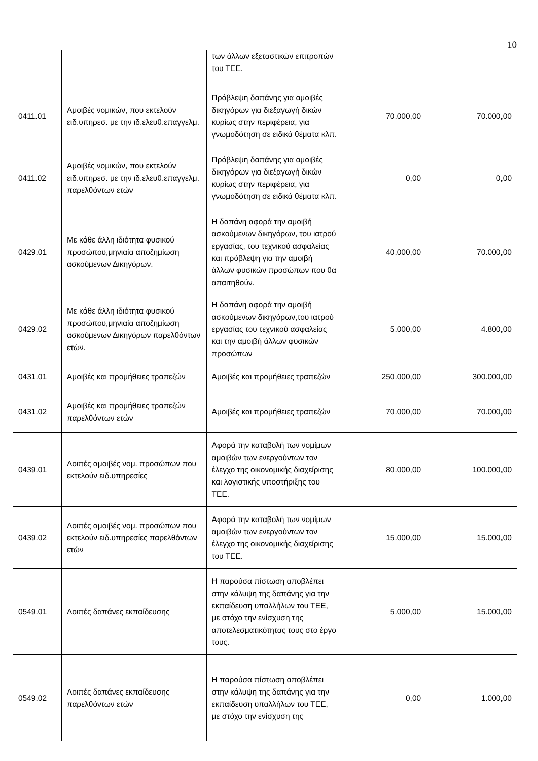10
| | | των άλλων εξεταστικών επιτροπών του ΤΕΕ. | | |
| 0411.01 | Αμοιβές νομικών, που εκτελούν ειδ.υπηρεσ. με την ιδ.ελευθ.επαγγελμ. | Πρόβλεψη δαπάνης για αμοιβές δικηγόρων για διεξαγωγή δικών κυρίως στην περιφέρεια, για γνωμοδότηση σε ειδικά θέματα κλπ. | 70.000,00 | 70.000,00 |
| 0411.02 | Αμοιβές νομικών, που εκτελούν ειδ.υπηρεσ. με την ιδ.ελευθ.επαγγελμ. παρελθόντων ετών | Πρόβλεψη δαπάνης για αμοιβές δικηγόρων για διεξαγωγή δικών κυρίως στην περιφέρεια, για γνωμοδότηση σε ειδικά θέματα κλπ. | 0,00 | 0,00 |
| 0429.01 | Με κάθε άλλη ιδιότητα φυσικού προσώπου,μηνιαία αποζημίωση ασκούμενων Δικηγόρων. | Η δαπάνη αφορά την αμοιβή ασκούμενων δικηγόρων, του ιατρού εργασίας, του τεχνικού ασφαλείας και πρόβλεψη για την αμοιβή άλλων φυσικών προσώπων που θα απαιτηθούν. | 40.000,00 | 70.000,00 |
| 0429.02 | Με κάθε άλλη ιδιότητα φυσικού προσώπου,μηνιαία αποζημίωση ασκούμενων Δικηγόρων παρελθόντων ετών. | Η δαπάνη αφορά την αμοιβή ασκούμενων δικηγόρων,του ιατρού εργασίας του τεχνικού ασφαλείας και την αμοιβή άλλων φυσικών προσώπων | 5.000,00 | 4.800,00 |
| 0431.01 | Αμοιβές και προμήθειες τραπεζών | Αμοιβές και προμήθειες τραπεζών | 250.000,00 | 300.000,00 |
| 0431.02 | Αμοιβές και προμήθειες τραπεζών παρελθόντων ετών | Αμοιβές και προμήθειες τραπεζών | 70.000,00 | 70.000,00 |
| 0439.01 | Λοιπές αμοιβές νομ. προσώπων που εκτελούν ειδ.υπηρεσίες | Αφορά την καταβολή των νομίμων αμοιβών των ενεργούντων τον έλεγχο της οικονομικής διαχείρισης και λογιστικής υποστήριξης του ΤΕΕ. | 80.000,00 | 100.000,00 |
| 0439.02 | Λοιπές αμοιβές νομ. προσώπων που εκτελούν ειδ.υπηρεσίες παρελθόντων ετών | Αφορά την καταβολή των νομίμων αμοιβών των ενεργούντων τον έλεγχο της οικονομικής διαχείρισης του ΤΕΕ. | 15.000,00 | 15.000,00 |
| 0549.01 | Λοιπές δαπάνες εκπαίδευσης | Η παρούσα πίστωση αποβλέπει στην κάλυψη της δαπάνης για την εκπαίδευση υπαλλήλων του ΤΕΕ, με στόχο την ενίσχυση της αποτελεσματικότητας τους στο έργο τους. | 5.000,00 | 15.000,00 |
| 0549.02 | Λοιπές δαπάνες εκπαίδευσης παρελθόντων ετών | Η παρούσα πίστωση αποβλέπει στην κάλυψη της δαπάνης για την εκπαίδευση υπαλλήλων του ΤΕΕ, με στόχο την ενίσχυση της | 0,00 | 1.000,00 |